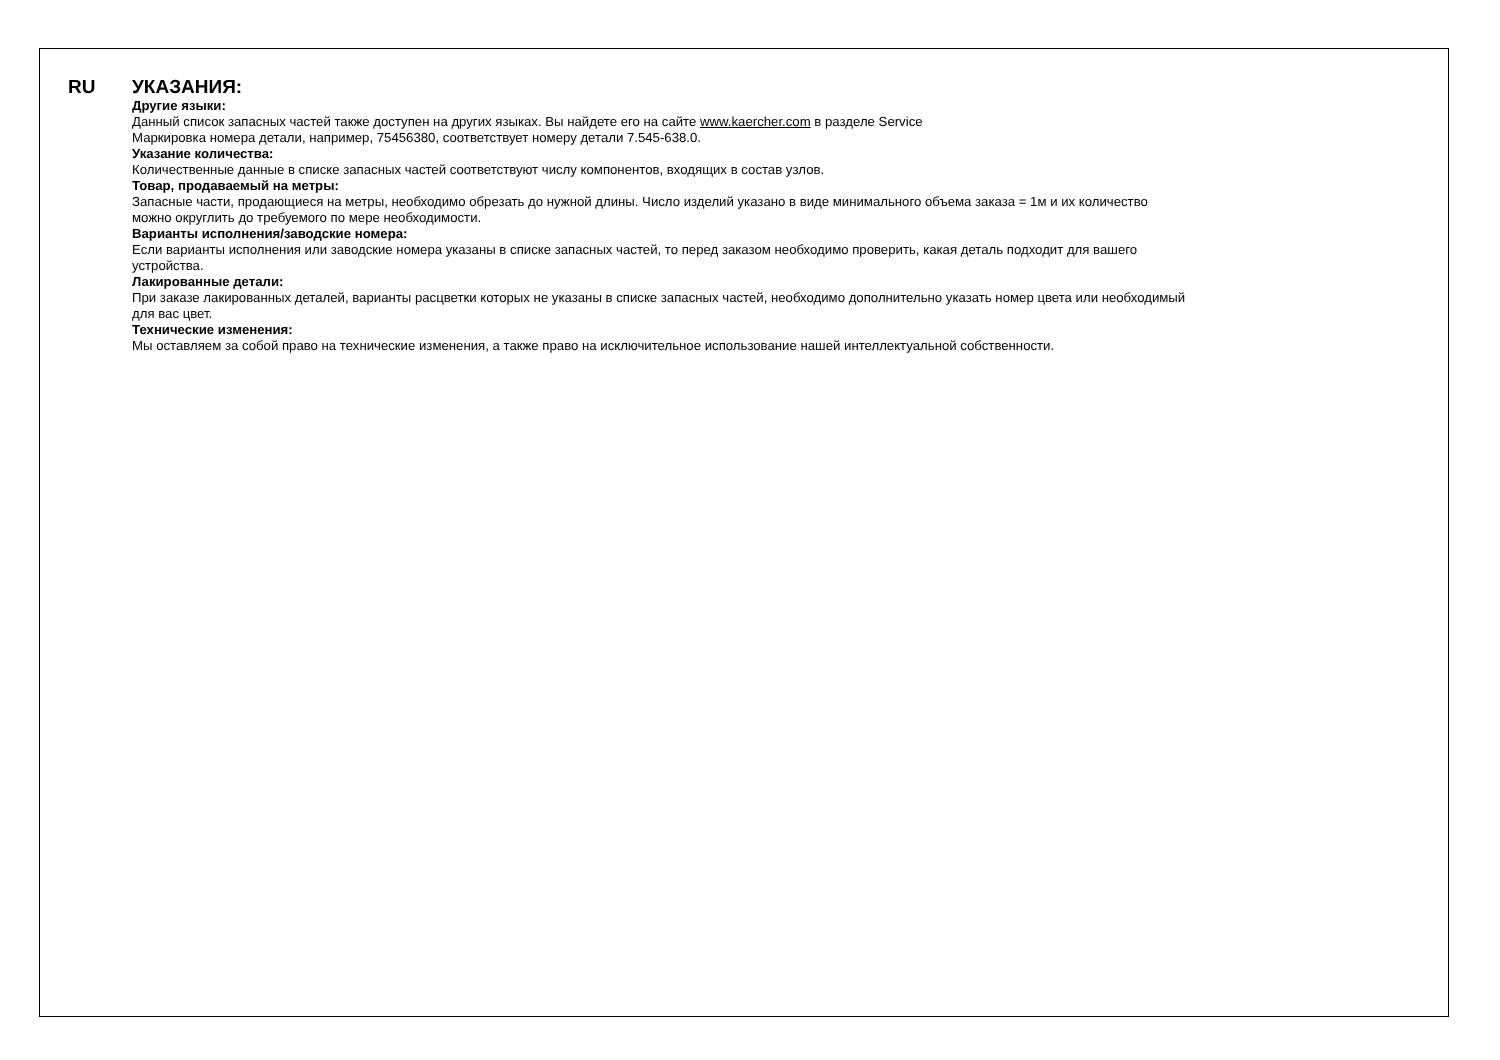RU
УКАЗАНИЯ:
Другие языки:
Данный список запасных частей также доступен на других языках. Вы найдете его на сайте www.kaercher.com в разделе Service
Маркировка номера детали, например, 75456380, соответствует номеру детали 7.545-638.0.
Указание количества:
Количественные данные в списке запасных частей соответствуют числу компонентов, входящих в состав узлов.
Товар, продаваемый на метры:
Запасные части, продающиеся на метры, необходимо обрезать до нужной длины. Число изделий указано в виде минимального объема заказа = 1м и их количество
можно округлить до требуемого по мере необходимости.
Варианты исполнения/заводские номера:
Если варианты исполнения или заводские номера указаны в списке запасных частей, то перед заказом необходимо проверить, какая деталь подходит для вашего
устройства.
Лакированные детали:
При заказе лакированных деталей, варианты расцветки которых не указаны в списке запасных частей, необходимо дополнительно указать номер цвета или необходимый
для вас цвет.
Технические изменения:
Мы оставляем за собой право на технические изменения, а также право на исключительное использование нашей интеллектуальной собственности.